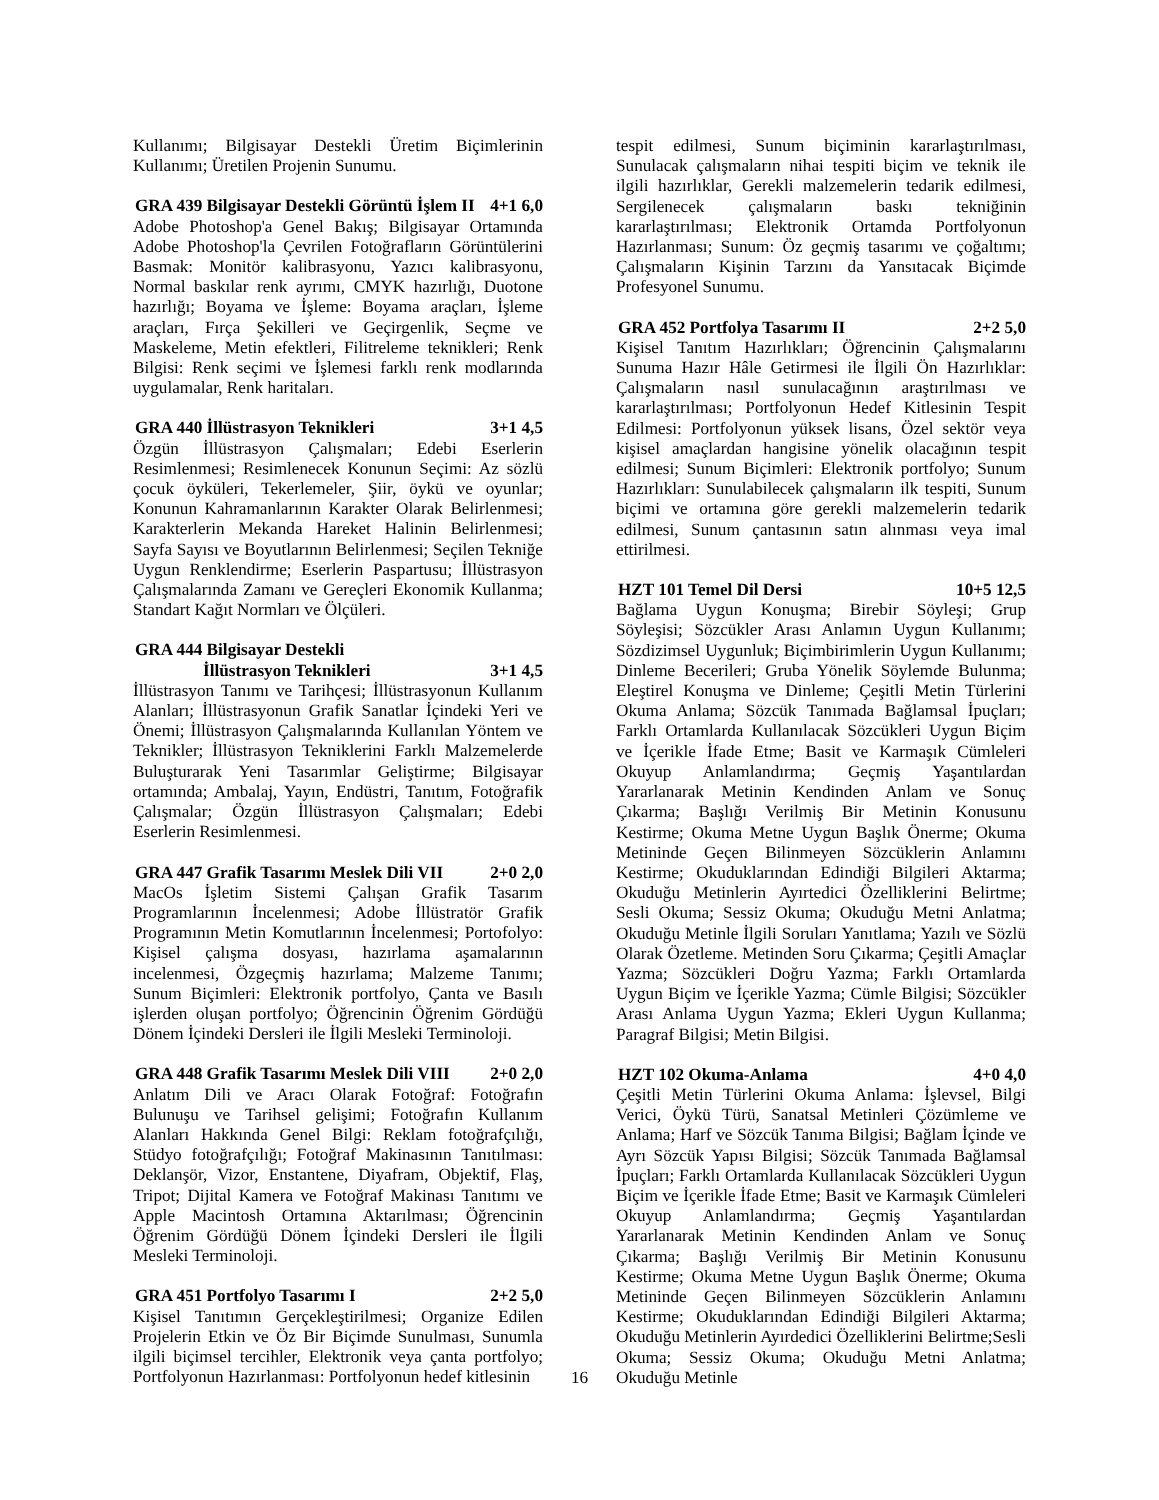Kullanımı; Bilgisayar Destekli Üretim Biçimlerinin Kullanımı; Üretilen Projenin Sunumu.
GRA 439 Bilgisayar Destekli Görüntü İşlem II 4+1 6,0
Adobe Photoshop'a Genel Bakış; Bilgisayar Ortamında Adobe Photoshop'la Çevrilen Fotoğrafların Görüntülerini Basmak: Monitör kalibrasyonu, Yazıcı kalibrasyonu, Normal baskılar renk ayrımı, CMYK hazırlığı, Duotone hazırlığı; Boyama ve İşleme: Boyama araçları, İşleme araçları, Fırça Şekilleri ve Geçirgenlik, Seçme ve Maskeleme, Metin efektleri, Filitreleme teknikleri; Renk Bilgisi: Renk seçimi ve İşlemesi farklı renk modlarında uygulamalar, Renk haritaları.
GRA 440 İllüstrasyon Teknikleri 3+1 4,5
Özgün İllüstrasyon Çalışmaları; Edebi Eserlerin Resimlenmesi; Resimlenecek Konunun Seçimi: Az sözlü çocuk öyküleri, Tekerlemeler, Şiir, öykü ve oyunlar; Konunun Kahramanlarının Karakter Olarak Belirlenmesi; Karakterlerin Mekanda Hareket Halinin Belirlenmesi; Sayfa Sayısı ve Boyutlarının Belirlenmesi; Seçilen Tekniğe Uygun Renklendirme; Eserlerin Paspartusu; İllüstrasyon Çalışmalarında Zamanı ve Gereçleri Ekonomik Kullanma; Standart Kağıt Normları ve Ölçüleri.
GRA 444 Bilgisayar Destekli
İllüstrasyon Teknikleri 3+1 4,5
İllüstrasyon Tanımı ve Tarihçesi; İllüstrasyonun Kullanım Alanları; İllüstrasyonun Grafik Sanatlar İçindeki Yeri ve Önemi; İllüstrasyon Çalışmalarında Kullanılan Yöntem ve Teknikler; İllüstrasyon Tekniklerini Farklı Malzemelerde Buluşturarak Yeni Tasarımlar Geliştirme; Bilgisayar ortamında; Ambalaj, Yayın, Endüstri, Tanıtım, Fotoğrafik Çalışmalar; Özgün İllüstrasyon Çalışmaları; Edebi Eserlerin Resimlenmesi.
GRA 447 Grafik Tasarımı Meslek Dili VII 2+0 2,0
MacOs İşletim Sistemi Çalışan Grafik Tasarım Programlarının İncelenmesi; Adobe İllüstratör Grafik Programının Metin Komutlarının İncelenmesi; Portofolyo: Kişisel çalışma dosyası, hazırlama aşamalarının incelenmesi, Özgeçmiş hazırlama; Malzeme Tanımı; Sunum Biçimleri: Elektronik portfolyo, Çanta ve Basılı işlerden oluşan portfolyo; Öğrencinin Öğrenim Gördüğü Dönem İçindeki Dersleri ile İlgili Mesleki Terminoloji.
GRA 448 Grafik Tasarımı Meslek Dili VIII 2+0 2,0
Anlatım Dili ve Aracı Olarak Fotoğraf: Fotoğrafın Bulunuşu ve Tarihsel gelişimi; Fotoğrafın Kullanım Alanları Hakkında Genel Bilgi: Reklam fotoğrafçılığı, Stüdyo fotoğrafçılığı; Fotoğraf Makinasının Tanıtılması: Deklanşör, Vizor, Enstantene, Diyafram, Objektif, Flaş, Tripot; Dijital Kamera ve Fotoğraf Makinası Tanıtımı ve Apple Macintosh Ortamına Aktarılması; Öğrencinin Öğrenim Gördüğü Dönem İçindeki Dersleri ile İlgili Mesleki Terminoloji.
GRA 451 Portfolyo Tasarımı I 2+2 5,0
Kişisel Tanıtımın Gerçekleştirilmesi; Organize Edilen Projelerin Etkin ve Öz Bir Biçimde Sunulması, Sunumla ilgili biçimsel tercihler, Elektronik veya çanta portfolyo; Portfolyonun Hazırlanması: Portfolyonun hedef kitlesinin
tespit edilmesi, Sunum biçiminin kararlaştırılması, Sunulacak çalışmaların nihai tespiti biçim ve teknik ile ilgili hazırlıklar, Gerekli malzemelerin tedarik edilmesi, Sergilenecek çalışmaların baskı tekniğinin kararlaştırılması; Elektronik Ortamda Portfolyonun Hazırlanması; Sunum: Öz geçmiş tasarımı ve çoğaltımı; Çalışmaların Kişinin Tarzını da Yansıtacak Biçimde Profesyonel Sunumu.
GRA 452 Portfolya Tasarımı II 2+2 5,0
Kişisel Tanıtım Hazırlıkları; Öğrencinin Çalışmalarını Sunuma Hazır Hâle Getirmesi ile İlgili Ön Hazırlıklar: Çalışmaların nasıl sunulacağının araştırılması ve kararlaştırılması; Portfolyonun Hedef Kitlesinin Tespit Edilmesi: Portfolyonun yüksek lisans, Özel sektör veya kişisel amaçlardan hangisine yönelik olacağının tespit edilmesi; Sunum Biçimleri: Elektronik portfolyo; Sunum Hazırlıkları: Sunulabilecek çalışmaların ilk tespiti, Sunum biçimi ve ortamına göre gerekli malzemelerin tedarik edilmesi, Sunum çantasının satın alınması veya imal ettirilmesi.
HZT 101 Temel Dil Dersi 10+5 12,5
Bağlama Uygun Konuşma; Birebir Söyleşi; Grup Söyleşisi; Sözcükler Arası Anlamın Uygun Kullanımı; Sözdizimsel Uygunluk; Biçimbirimlerin Uygun Kullanımı; Dinleme Becerileri; Gruba Yönelik Söylemde Bulunma; Eleştirel Konuşma ve Dinleme; Çeşitli Metin Türlerini Okuma Anlama; Sözcük Tanımada Bağlamsal İpuçları; Farklı Ortamlarda Kullanılacak Sözcükleri Uygun Biçim ve İçerikle İfade Etme; Basit ve Karmaşık Cümleleri Okuyup Anlamlandırma; Geçmiş Yaşantılardan Yararlanarak Metinin Kendinden Anlam ve Sonuç Çıkarma; Başlığı Verilmiş Bir Metinin Konusunu Kestirme; Okuma Metne Uygun Başlık Önerme; Okuma Metininde Geçen Bilinmeyen Sözcüklerin Anlamını Kestirme; Okuduklarından Edindiği Bilgileri Aktarma; Okuduğu Metinlerin Ayırtedici Özelliklerini Belirtme; Sesli Okuma; Sessiz Okuma; Okuduğu Metni Anlatma; Okuduğu Metinle İlgili Soruları Yanıtlama; Yazılı ve Sözlü Olarak Özetleme. Metinden Soru Çıkarma; Çeşitli Amaçlar Yazma; Sözcükleri Doğru Yazma; Farklı Ortamlarda Uygun Biçim ve İçerikle Yazma; Cümle Bilgisi; Sözcükler Arası Anlama Uygun Yazma; Ekleri Uygun Kullanma; Paragraf Bilgisi; Metin Bilgisi.
HZT 102 Okuma-Anlama 4+0 4,0
Çeşitli Metin Türlerini Okuma Anlama: İşlevsel, Bilgi Verici, Öykü Türü, Sanatsal Metinleri Çözümleme ve Anlama; Harf ve Sözcük Tanıma Bilgisi; Bağlam İçinde ve Ayrı Sözcük Yapısı Bilgisi; Sözcük Tanımada Bağlamsal İpuçları; Farklı Ortamlarda Kullanılacak Sözcükleri Uygun Biçim ve İçerikle İfade Etme; Basit ve Karmaşık Cümleleri Okuyup Anlamlandırma; Geçmiş Yaşantılardan Yararlanarak Metinin Kendinden Anlam ve Sonuç Çıkarma; Başlığı Verilmiş Bir Metinin Konusunu Kestirme; Okuma Metne Uygun Başlık Önerme; Okuma Metininde Geçen Bilinmeyen Sözcüklerin Anlamını Kestirme; Okuduklarından Edindiği Bilgileri Aktarma; Okuduğu Metinlerin Ayırdedici Özelliklerini Belirtme;Sesli Okuma; Sessiz Okuma; Okuduğu Metni Anlatma; Okuduğu Metinle
16